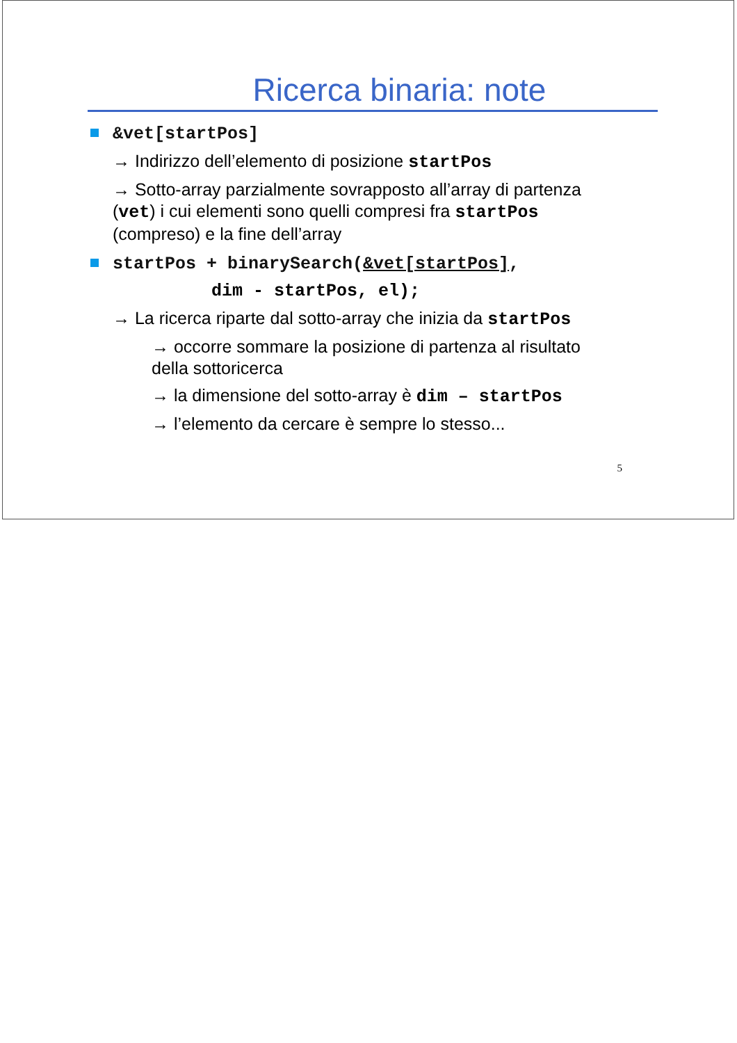Ricerca binaria: note
&vet[startPos]
→ Indirizzo dell’elemento di posizione startPos
→ Sotto-array parzialmente sovrapposto all’array di partenza (vet) i cui elementi sono quelli compresi fra startPos (compreso) e la fine dell’array
startPos + binarySearch(&vet[startPos],
dim - startPos, el);
→ La ricerca riparte dal sotto-array che inizia da startPos
→ occorre sommare la posizione di partenza al risultato della sottoricerca
→ la dimensione del sotto-array è dim – startPos
→ l’elemento da cercare è sempre lo stesso...
5